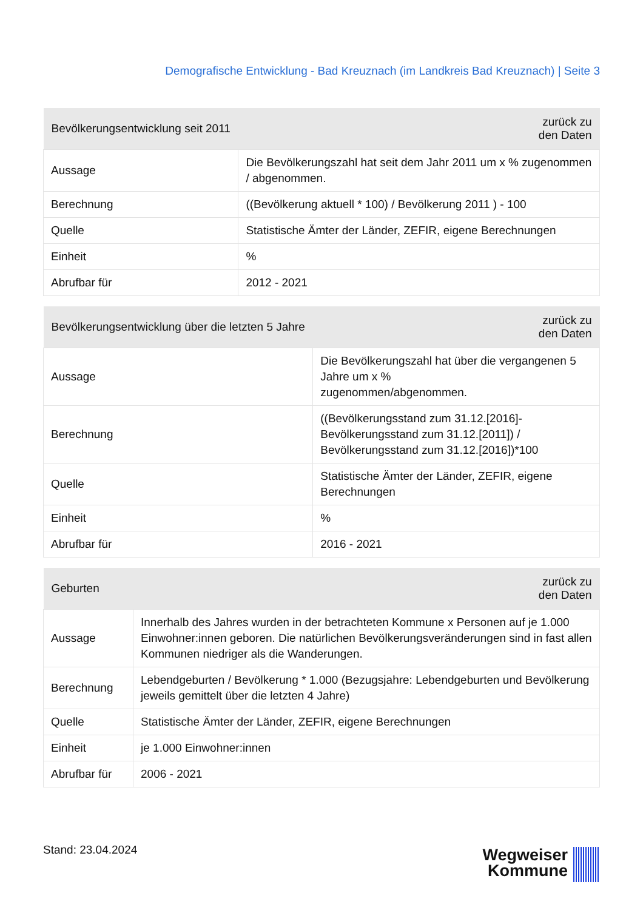Demografische Entwicklung - Bad Kreuznach (im Landkreis Bad Kreuznach) | Seite 3
| Bevölkerungsentwicklung seit 2011 | zurück zu den Daten |
| --- | --- |
| Aussage | Die Bevölkerungszahl hat seit dem Jahr 2011 um x % zugenommen / abgenommen. |
| Berechnung | ((Bevölkerung aktuell * 100) / Bevölkerung 2011 ) - 100 |
| Quelle | Statistische Ämter der Länder, ZEFIR, eigene Berechnungen |
| Einheit | % |
| Abrufbar für | 2012 - 2021 |
| Bevölkerungsentwicklung über die letzten 5 Jahre | zurück zu den Daten |
| --- | --- |
| Aussage | Die Bevölkerungszahl hat über die vergangenen 5 Jahre um x % zugenommen/abgenommen. |
| Berechnung | ((Bevölkerungsstand zum 31.12.[2016]-Bevölkerungsstand zum 31.12.[2011]) / Bevölkerungsstand zum 31.12.[2016])*100 |
| Quelle | Statistische Ämter der Länder, ZEFIR, eigene Berechnungen |
| Einheit | % |
| Abrufbar für | 2016 - 2021 |
| Geburten | zurück zu den Daten |
| --- | --- |
| Aussage | Innerhalb des Jahres wurden in der betrachteten Kommune x Personen auf je 1.000 Einwohner:innen geboren. Die natürlichen Bevölkerungsveränderungen sind in fast allen Kommunen niedriger als die Wanderungen. |
| Berechnung | Lebendgeburten / Bevölkerung * 1.000 (Bezugsjahre: Lebendgeburten und Bevölkerung jeweils gemittelt über die letzten 4 Jahre) |
| Quelle | Statistische Ämter der Länder, ZEFIR, eigene Berechnungen |
| Einheit | je 1.000 Einwohner:innen |
| Abrufbar für | 2006 - 2021 |
Stand: 23.04.2024
Wegweiser
Kommune